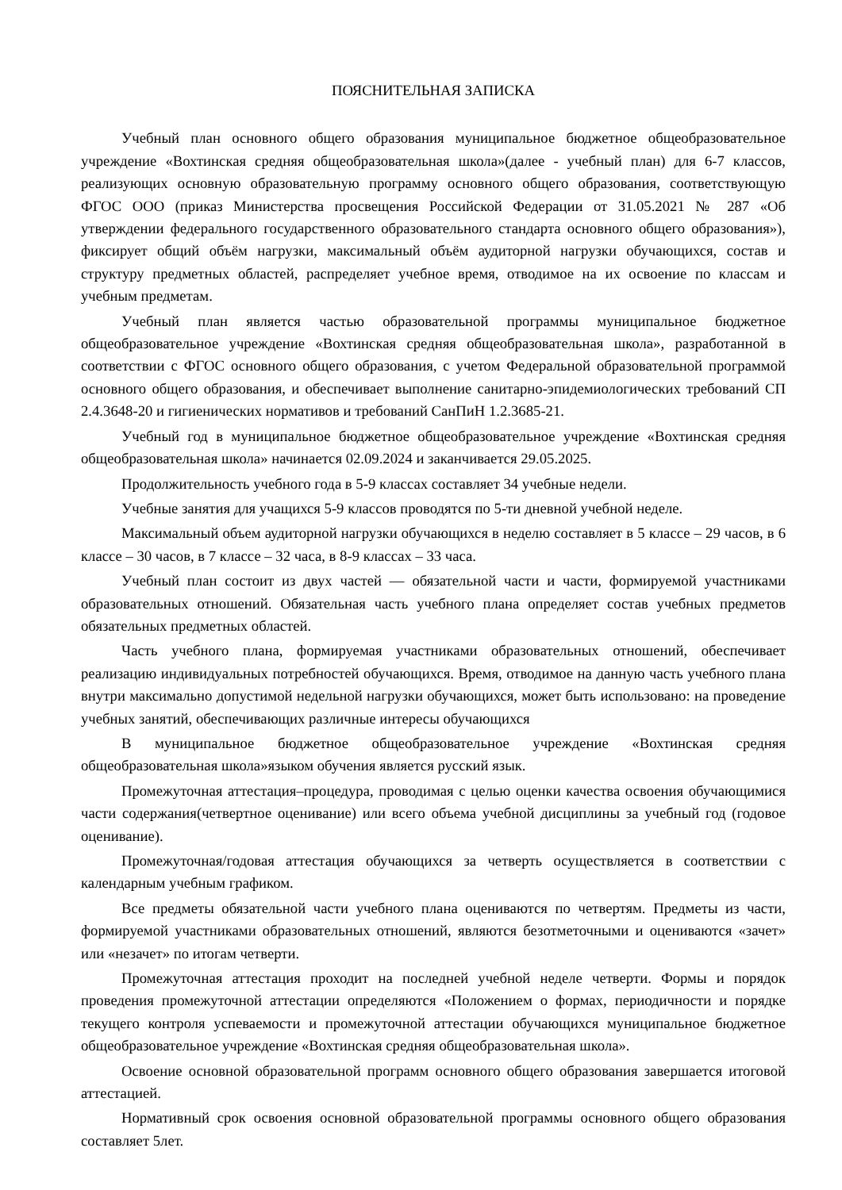ПОЯСНИТЕЛЬНАЯ ЗАПИСКА
Учебный план основного общего образования муниципальное бюджетное общеобразовательное учреждение «Вохтинская средняя общеобразовательная школа»(далее - учебный план) для 6-7 классов, реализующих основную образовательную программу основного общего образования, соответствующую ФГОС ООО (приказ Министерства просвещения Российской Федерации от 31.05.2021 № 287 «Об утверждении федерального государственного образовательного стандарта основного общего образования»), фиксирует общий объём нагрузки, максимальный объём аудиторной нагрузки обучающихся, состав и структуру предметных областей, распределяет учебное время, отводимое на их освоение по классам и учебным предметам.
Учебный план является частью образовательной программы муниципальное бюджетное общеобразовательное учреждение «Вохтинская средняя общеобразовательная школа», разработанной в соответствии с ФГОС основного общего образования, с учетом Федеральной образовательной программой основного общего образования, и обеспечивает выполнение санитарно-эпидемиологических требований СП 2.4.3648-20 и гигиенических нормативов и требований СанПиН 1.2.3685-21.
Учебный год в муниципальное бюджетное общеобразовательное учреждение «Вохтинская средняя общеобразовательная школа» начинается 02.09.2024 и заканчивается 29.05.2025.
Продолжительность учебного года в 5-9 классах составляет 34 учебные недели.
Учебные занятия для учащихся 5-9 классов проводятся по 5-ти дневной учебной неделе.
Максимальный объем аудиторной нагрузки обучающихся в неделю составляет в 5 классе – 29 часов, в 6 классе – 30 часов, в 7 классе – 32 часа, в 8-9 классах – 33 часа.
Учебный план состоит из двух частей — обязательной части и части, формируемой участниками образовательных отношений. Обязательная часть учебного плана определяет состав учебных предметов обязательных предметных областей.
Часть учебного плана, формируемая участниками образовательных отношений, обеспечивает реализацию индивидуальных потребностей обучающихся. Время, отводимое на данную часть учебного плана внутри максимально допустимой недельной нагрузки обучающихся, может быть использовано: на проведение учебных занятий, обеспечивающих различные интересы обучающихся
В муниципальное бюджетное общеобразовательное учреждение «Вохтинская средняя общеобразовательная школа»языком обучения является русский язык.
Промежуточная аттестация–процедура, проводимая с целью оценки качества освоения обучающимися части содержания(четвертное оценивание) или всего объема учебной дисциплины за учебный год (годовое оценивание).
Промежуточная/годовая аттестация обучающихся за четверть осуществляется в соответствии с календарным учебным графиком.
Все предметы обязательной части учебного плана оцениваются по четвертям. Предметы из части, формируемой участниками образовательных отношений, являются безотметочными и оцениваются «зачет» или «незачет» по итогам четверти.
Промежуточная аттестация проходит на последней учебной неделе четверти. Формы и порядок проведения промежуточной аттестации определяются «Положением о формах, периодичности и порядке текущего контроля успеваемости и промежуточной аттестации обучающихся муниципальное бюджетное общеобразовательное учреждение «Вохтинская средняя общеобразовательная школа».
Освоение основной образовательной программ основного общего образования завершается итоговой аттестацией.
Нормативный срок освоения основной образовательной программы основного общего образования составляет 5лет.